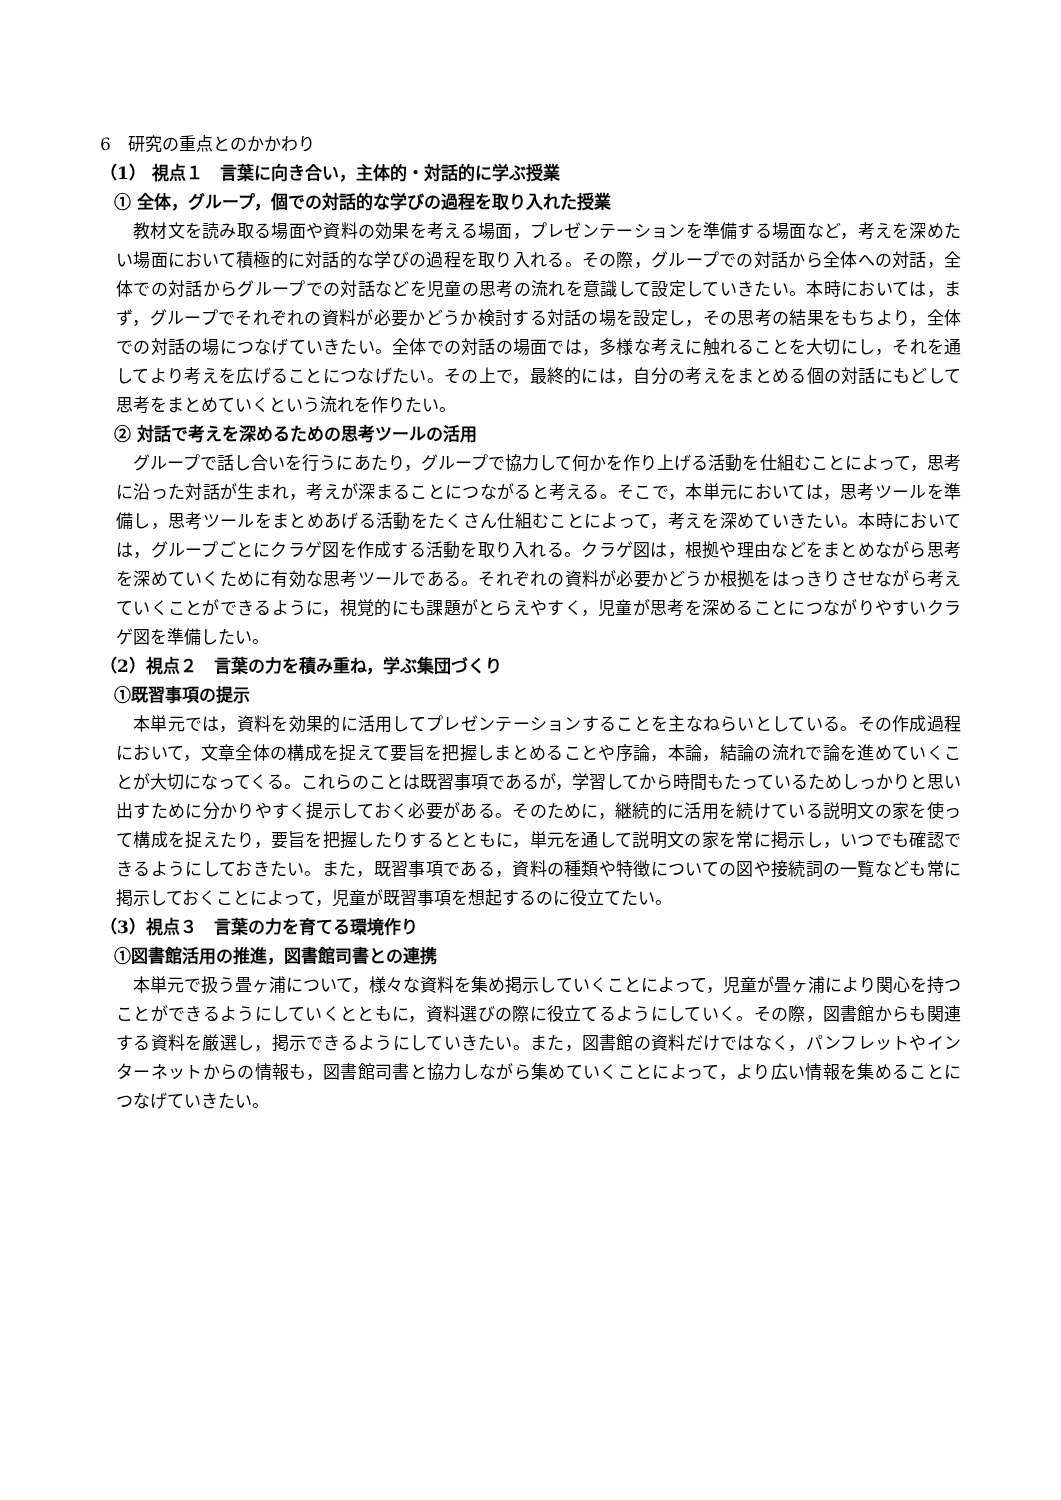6　研究の重点とのかかわり
（1） 視点１　言葉に向き合い，主体的・対話的に学ぶ授業
① 全体，グループ，個での対話的な学びの過程を取り入れた授業
教材文を読み取る場面や資料の効果を考える場面，プレゼンテーションを準備する場面など，考えを深めたい場面において積極的に対話的な学びの過程を取り入れる。その際，グループでの対話から全体への対話，全体での対話からグループでの対話などを児童の思考の流れを意識して設定していきたい。本時においては，まず，グループでそれぞれの資料が必要かどうか検討する対話の場を設定し，その思考の結果をもちより，全体での対話の場につなげていきたい。全体での対話の場面では，多様な考えに触れることを大切にし，それを通してより考えを広げることにつなげたい。その上で，最終的には，自分の考えをまとめる個の対話にもどして思考をまとめていくという流れを作りたい。
② 対話で考えを深めるための思考ツールの活用
グループで話し合いを行うにあたり，グループで協力して何かを作り上げる活動を仕組むことによって，思考に沿った対話が生まれ，考えが深まることにつながると考える。そこで，本単元においては，思考ツールを準備し，思考ツールをまとめあげる活動をたくさん仕組むことによって，考えを深めていきたい。本時においては，グループごとにクラゲ図を作成する活動を取り入れる。クラゲ図は，根拠や理由などをまとめながら思考を深めていくために有効な思考ツールである。それぞれの資料が必要かどうか根拠をはっきりさせながら考えていくことができるように，視覚的にも課題がとらえやすく，児童が思考を深めることにつながりやすいクラゲ図を準備したい。
（2）視点２　言葉の力を積み重ね，学ぶ集団づくり
①既習事項の提示
本単元では，資料を効果的に活用してプレゼンテーションすることを主なねらいとしている。その作成過程において，文章全体の構成を捉えて要旨を把握しまとめることや序論，本論，結論の流れで論を進めていくことが大切になってくる。これらのことは既習事項であるが，学習してから時間もたっているためしっかりと思い出すために分かりやすく提示しておく必要がある。そのために，継続的に活用を続けている説明文の家を使って構成を捉えたり，要旨を把握したりするとともに，単元を通して説明文の家を常に掲示し，いつでも確認できるようにしておきたい。また，既習事項である，資料の種類や特徴についての図や接続詞の一覧なども常に掲示しておくことによって，児童が既習事項を想起するのに役立てたい。
（3）視点３　言葉の力を育てる環境作り
①図書館活用の推進，図書館司書との連携
本単元で扱う畳ヶ浦について，様々な資料を集め掲示していくことによって，児童が畳ヶ浦により関心を持つことができるようにしていくとともに，資料選びの際に役立てるようにしていく。その際，図書館からも関連する資料を厳選し，掲示できるようにしていきたい。また，図書館の資料だけではなく，パンフレットやインターネットからの情報も，図書館司書と協力しながら集めていくことによって，より広い情報を集めることにつなげていきたい。